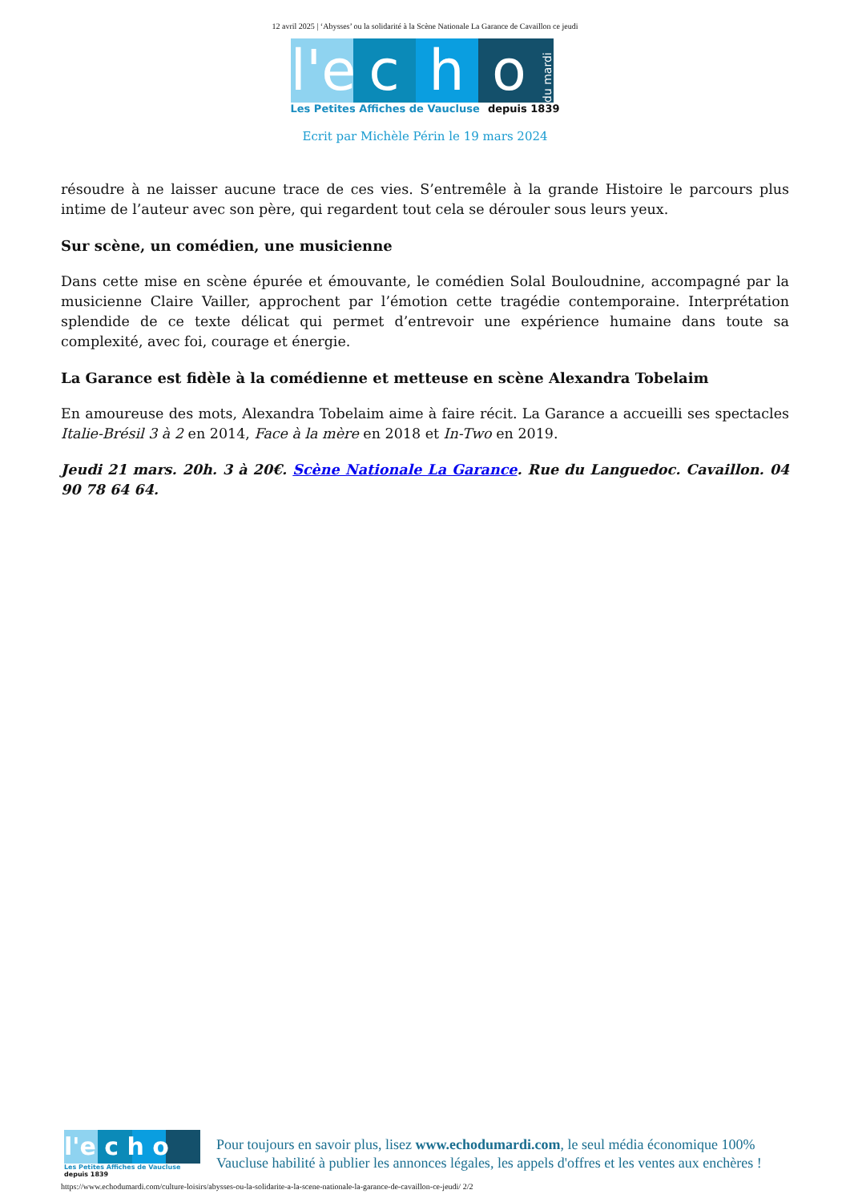12 avril 2025 | ‘Abysses’ ou la solidarité à la Scène Nationale La Garance de Cavaillon ce jeudi
l'e
c
h
o
du mardi
Les Petites Affiches de Vaucluse depuis 1839
Ecrit par Michèle Périn le 19 mars 2024
résoudre à ne laisser aucune trace de ces vies. S’entremêle à la grande Histoire le parcours plus intime de l’auteur avec son père, qui regardent tout cela se dérouler sous leurs yeux.
Sur scène, un comédien, une musicienne
Dans cette mise en scène épurée et émouvante, le comédien Solal Bouloudnine, accompagné par la musicienne Claire Vailler, approchent par l’émotion cette tragédie contemporaine. Interprétation splendide de ce texte délicat qui permet d’entrevoir une expérience humaine dans toute sa complexité, avec foi, courage et énergie.
La Garance est fidèle à la comédienne et metteuse en scène Alexandra Tobelaim
En amoureuse des mots, Alexandra Tobelaim aime à faire récit. La Garance a accueilli ses spectacles Italie-Brésil 3 à 2 en 2014, Face à la mère en 2018 et In-Two en 2019.
Jeudi 21 mars. 20h. 3 à 20€. Scène Nationale La Garance. Rue du Languedoc. Cavaillon. 04 90 78 64 64.
l'e c h o
Les Petites Affiches de Vaucluse depuis 1839
Pour toujours en savoir plus, lisez www.echodumardi.com, le seul média économique 100%
Vaucluse habilité à publier les annonces légales, les appels d'offres et les ventes aux enchères !
https://www.echodumardi.com/culture-loisirs/abysses-ou-la-solidarite-a-la-scene-nationale-la-garance-de-cavaillon-ce-jeudi/ 2/2